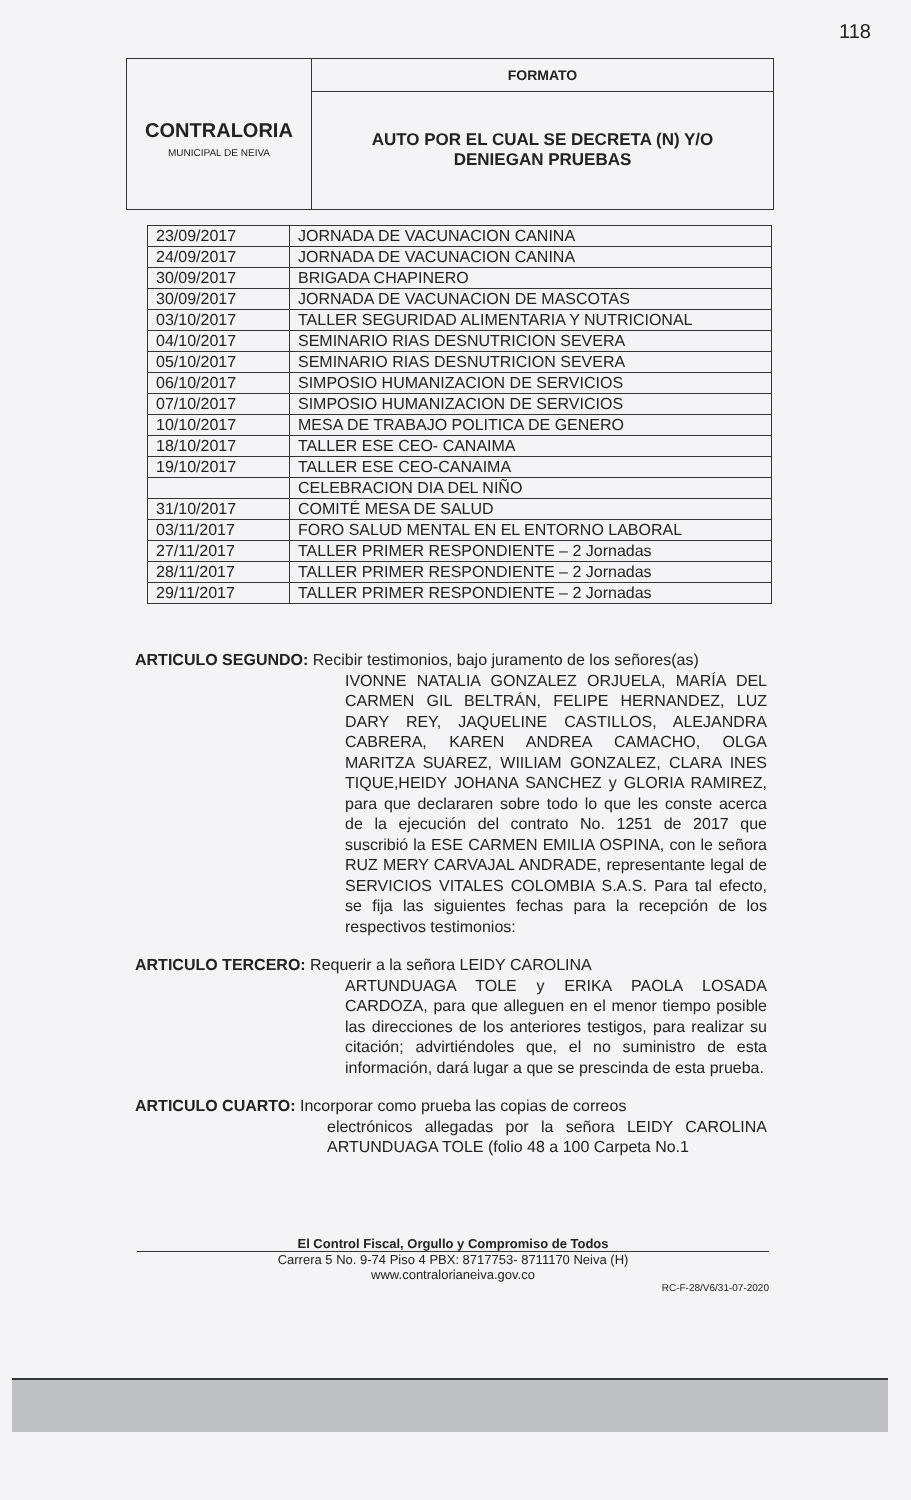118
CONTRALORIA
MUNICIPAL DE NEIVA
FORMATO
AUTO POR EL CUAL SE DECRETA (N) Y/O
DENIEGAN PRUEBAS
| 23/09/2017 | JORNADA DE VACUNACION CANINA |
| 24/09/2017 | JORNADA DE VACUNACION CANINA |
| 30/09/2017 | BRIGADA CHAPINERO |
| 30/09/2017 | JORNADA DE VACUNACION DE MASCOTAS |
| 03/10/2017 | TALLER SEGURIDAD ALIMENTARIA Y NUTRICIONAL |
| 04/10/2017 | SEMINARIO RIAS DESNUTRICION SEVERA |
| 05/10/2017 | SEMINARIO RIAS DESNUTRICION SEVERA |
| 06/10/2017 | SIMPOSIO HUMANIZACION DE SERVICIOS |
| 07/10/2017 | SIMPOSIO HUMANIZACION DE SERVICIOS |
| 10/10/2017 | MESA DE TRABAJO POLITICA DE GENERO |
| 18/10/2017 | TALLER ESE CEO- CANAIMA |
| 19/10/2017 | TALLER ESE CEO-CANAIMA |
| | CELEBRACION DIA DEL NIÑO |
| 31/10/2017 | COMITÉ MESA DE SALUD |
| 03/11/2017 | FORO SALUD MENTAL EN EL ENTORNO LABORAL |
| 27/11/2017 | TALLER PRIMER RESPONDIENTE – 2 Jornadas |
| 28/11/2017 | TALLER PRIMER RESPONDIENTE – 2 Jornadas |
| 29/11/2017 | TALLER PRIMER RESPONDIENTE – 2 Jornadas |
ARTICULO SEGUNDO: Recibir testimonios, bajo juramento de los señores(as)
IVONNE NATALIA GONZALEZ ORJUELA, MARÍA DEL CARMEN GIL BELTRÁN, FELIPE HERNANDEZ, LUZ DARY REY, JAQUELINE CASTILLOS, ALEJANDRA CABRERA, KAREN ANDREA CAMACHO, OLGA MARITZA SUAREZ, WIILIAM GONZALEZ, CLARA INES TIQUE,HEIDY JOHANA SANCHEZ y GLORIA RAMIREZ, para que declararen sobre todo lo que les conste acerca de la ejecución del contrato No. 1251 de 2017 que suscribió la ESE CARMEN EMILIA OSPINA, con le señora RUZ MERY CARVAJAL ANDRADE, representante legal de SERVICIOS VITALES COLOMBIA S.A.S. Para tal efecto, se fija las siguientes fechas para la recepción de los respectivos testimonios:
ARTICULO TERCERO: Requerir a la señora LEIDY CAROLINA
ARTUNDUAGA TOLE y ERIKA PAOLA LOSADA CARDOZA, para que alleguen en el menor tiempo posible las direcciones de los anteriores testigos, para realizar su citación; advirtiéndoles que, el no suministro de esta información, dará lugar a que se prescinda de esta prueba.
ARTICULO CUARTO: Incorporar como prueba las copias de correos
electrónicos allegadas por la señora LEIDY CAROLINA ARTUNDUAGA TOLE (folio 48 a 100 Carpeta No.1
El Control Fiscal, Orgullo y Compromiso de Todos
Carrera 5 No. 9-74 Piso 4 PBX: 8717753- 8711170 Neiva (H)
www.contralorianeiva.gov.co
RC-F-28/V6/31-07-2020